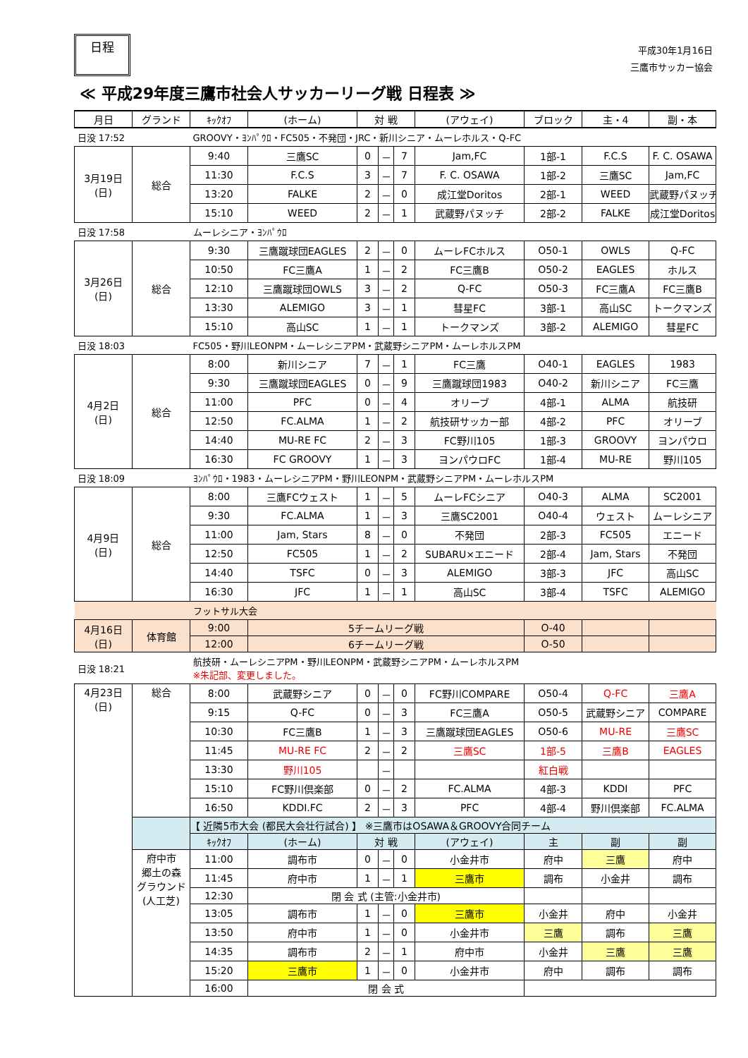日程
平成30年1月16日
三鷹市サッカー協会
≪ 平成29年度三鷹市社会人サッカーリーグ戦 日程表 ≫
| 月日 | グランド | ｷｯｸｵﾌ | (ホーム) | 対 戦 | | | (アウェイ) | ブロック | 主・4 | 副・本 |
| --- | --- | --- | --- | --- | --- | --- | --- | --- | --- | --- |
| 日没 17:52 | | GROOVY・ﾖﾝﾊﾟｳﾛ・FC505・不発団・JRC・新川シニア・ムーレホルス・Q-FC | | | | | | | | |
| 3月19日 (日) | 総合 | 9:40 | 三鷹SC | 0 | － | 7 | Jam,FC | 1部-1 | F.C.S | F. C. OSAWA |
| | | 11:30 | F.C.S | 3 | － | 7 | F. C. OSAWA | 1部-2 | 三鷹SC | Jam,FC |
| | | 13:20 | FALKE | 2 | － | 0 | 成江堂Doritos | 2部-1 | WEED | 武蔵野パヌッチ |
| | | 15:10 | WEED | 2 | － | 1 | 武蔵野パヌッチ | 2部-2 | FALKE | 成江堂Doritos |
| 日没 17:58 | | ムーレシニア・ﾖﾝﾊﾟｳﾛ | | | | | | | | |
| 3月26日 (日) | 総合 | 9:30 | 三鷹蹴球団EAGLES | 2 | － | 0 | ムーレFCホルス | O50-1 | OWLS | Q-FC |
| | | 10:50 | FC三鷹A | 1 | － | 2 | FC三鷹B | O50-2 | EAGLES | ホルス |
| | | 12:10 | 三鷹蹴球団OWLS | 3 | － | 2 | Q-FC | O50-3 | FC三鷹A | FC三鷹B |
| | | 13:30 | ALEMIGO | 3 | － | 1 | 彗星FC | 3部-1 | 高山SC | トークマンズ |
| | | 15:10 | 高山SC | 1 | － | 1 | トークマンズ | 3部-2 | ALEMIGO | 彗星FC |
| 日没 18:03 | | FC505・野川LEONPM・ムーレシニアPM・武蔵野シニアPM・ムーレホルスPM | | | | | | | | |
| 4月2日 (日) | 総合 | 8:00 | 新川シニア | 7 | － | 1 | FC三鷹 | O40-1 | EAGLES | 1983 |
| | | 9:30 | 三鷹蹴球団EAGLES | 0 | － | 9 | 三鷹蹴球団1983 | O40-2 | 新川シニア | FC三鷹 |
| | | 11:00 | PFC | 0 | － | 4 | オリーブ | 4部-1 | ALMA | 航技研 |
| | | 12:50 | FC.ALMA | 1 | － | 2 | 航技研サッカー部 | 4部-2 | PFC | オリーブ |
| | | 14:40 | MU-RE FC | 2 | － | 3 | FC野川105 | 1部-3 | GROOVY | ヨンパウロ |
| | | 16:30 | FC GROOVY | 1 | － | 3 | ヨンパウロFC | 1部-4 | MU-RE | 野川105 |
| 日没 18:09 | | ﾖﾝﾊﾟｳﾛ・1983・ムーレシニアPM・野川LEONPM・武蔵野シニアPM・ムーレホルスPM | | | | | | | | |
| 4月9日 (日) | 総合 | 8:00 | 三鷹FCウェスト | 1 | － | 5 | ムーレFCシニア | O40-3 | ALMA | SC2001 |
| | | 9:30 | FC.ALMA | 1 | － | 3 | 三鷹SC2001 | O40-4 | ウェスト | ムーレシニア |
| | | 11:00 | Jam, Stars | 8 | － | 0 | 不発団 | 2部-3 | FC505 | エニード |
| | | 12:50 | FC505 | 1 | － | 2 | SUBARU×エニード | 2部-4 | Jam, Stars | 不発団 |
| | | 14:40 | TSFC | 0 | － | 3 | ALEMIGO | 3部-3 | JFC | 高山SC |
| | | 16:30 | JFC | 1 | － | 1 | 高山SC | 3部-4 | TSFC | ALEMIGO |
| | | フットサル大会 | | | | | | | | |
| 4月16日 (日) | 体育館 | 9:00 | 5チームリーグ戦 | | | | | O-40 | | |
| | | 12:00 | 6チームリーグ戦 | | | | | O-50 | | |
| 日没 18:21 | | 航技研・ムーレシニアPM・野川LEONPM・武蔵野シニアPM・ムーレホルスPM ※朱記部、変更しました。 | | | | | | | | |
| 4月23日 (日) | 総合 | 8:00 | 武蔵野シニア | 0 | － | 0 | FC野川COMPARE | O50-4 | Q-FC | 三鷹A |
| | | 9:15 | Q-FC | 0 | － | 3 | FC三鷹A | O50-5 | 武蔵野シニア | COMPARE |
| | | 10:30 | FC三鷹B | 1 | － | 3 | 三鷹蹴球団EAGLES | O50-6 | MU-RE | 三鷹SC |
| | | 11:45 | MU-RE FC | 2 | － | 2 | 三鷹SC | 1部-5 | 三鷹B | EAGLES |
| | | 13:30 | 野川105 | | － | | | 紅白戦 | | |
| | | 15:10 | FC野川倶楽部 | 0 | － | 2 | FC.ALMA | 4部-3 | KDDI | PFC |
| | | 16:50 | KDDI.FC | 2 | － | 3 | PFC | 4部-4 | 野川倶楽部 | FC.ALMA |
| | | 【 近隣5市大会 (都民大会壮行試合) 】 ※三鷹市はOSAWA＆GROOVY合同チーム | | | | | | | | |
| | | ｷｯｸｵﾌ | (ホーム) | 対 戦 | | | (アウェイ) | 主 | 副 | 副 |
| | 府中市 郷土の森 グラウンド (人工芝) | 11:00 | 調布市 | 0 | － | 0 | 小金井市 | 府中 | 三鷹 | 府中 |
| | | 11:45 | 府中市 | 1 | － | 1 | 三鷹市 | 調布 | 小金井 | 調布 |
| | | 12:30 | 閉 会 式 (主管:小金井市) | | | | | | | |
| | | 13:05 | 調布市 | 1 | － | 0 | 三鷹市 | 小金井 | 府中 | 小金井 |
| | | 13:50 | 府中市 | 1 | － | 0 | 小金井市 | 三鷹 | 調布 | 三鷹 |
| | | 14:35 | 調布市 | 2 | － | 1 | 府中市 | 小金井 | 三鷹 | 三鷹 |
| | | 15:20 | 三鷹市 | 1 | － | 0 | 小金井市 | 府中 | 調布 | 調布 |
| | | 16:00 | 閉 会 式 | | | | | | | |